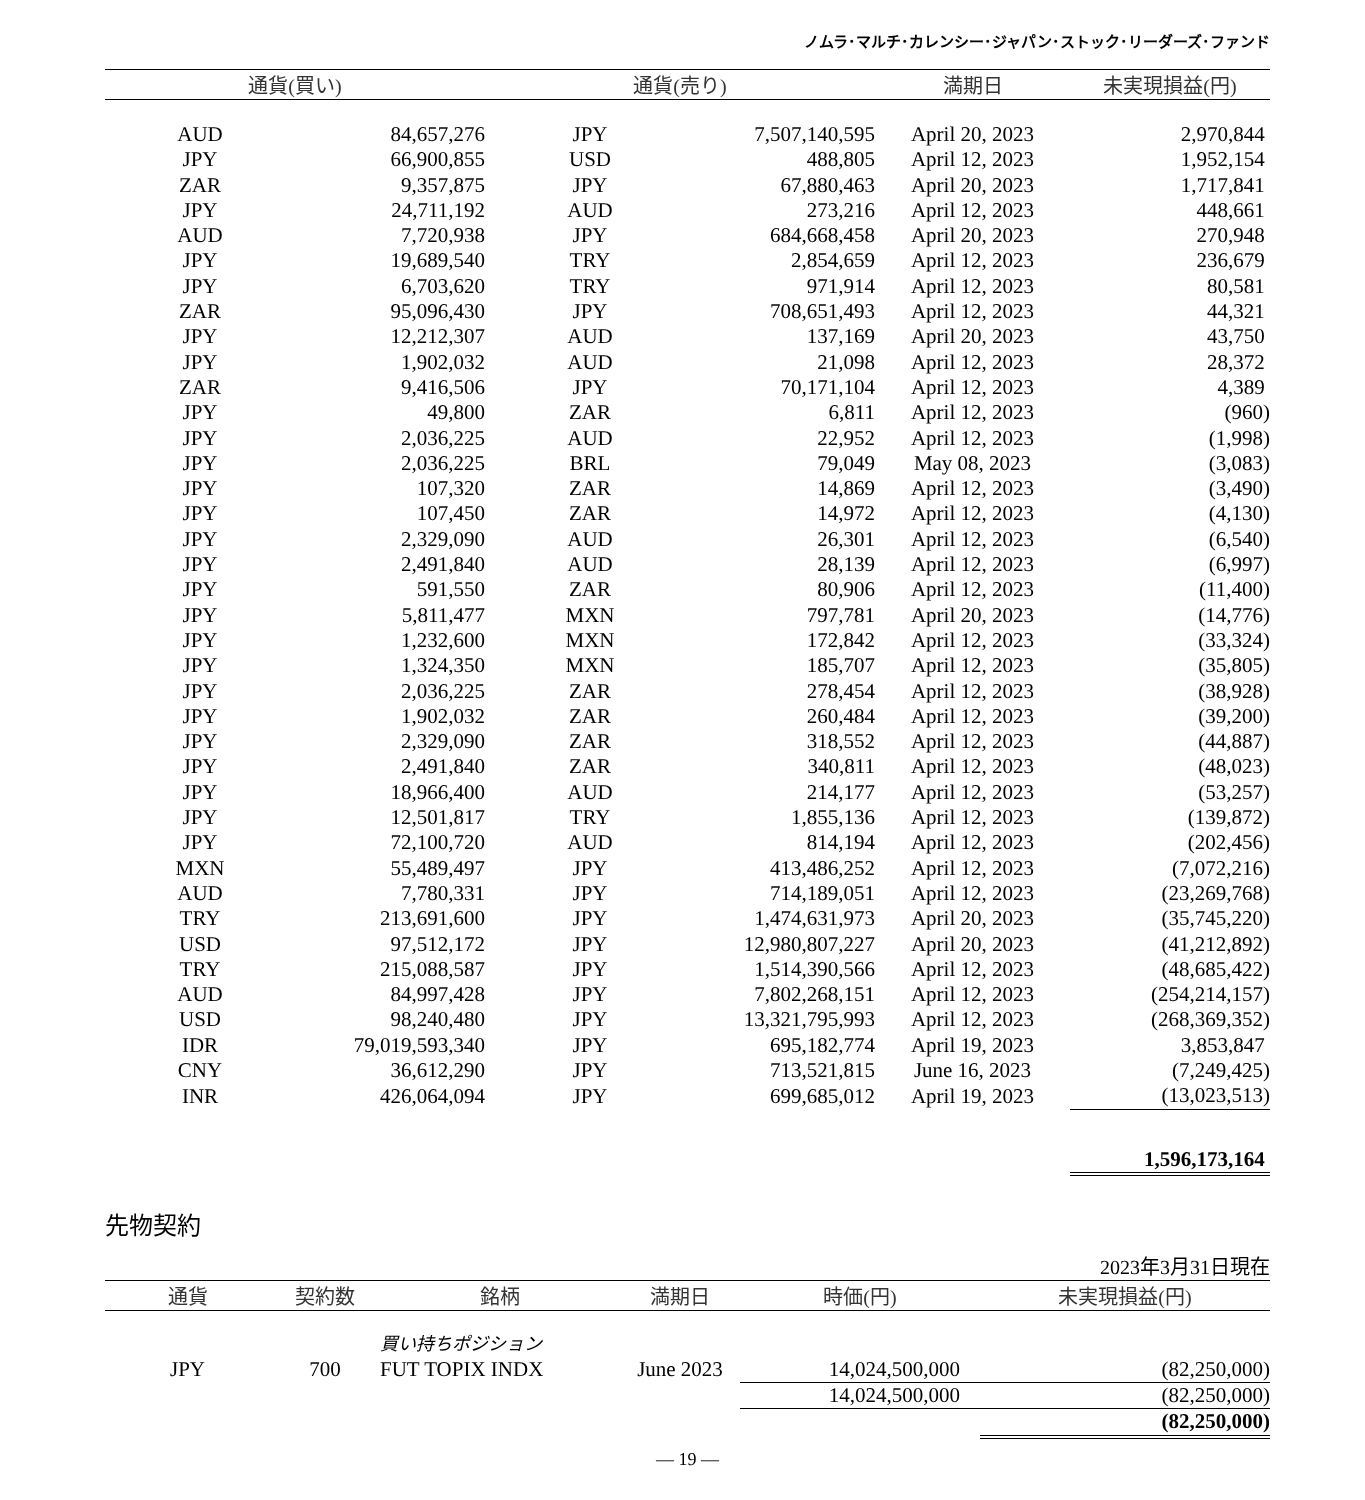ノムラ･マルチ･カレンシー･ジャパン･ストック･リーダーズ･ファンド
| 通貨(買い) | | 通貨(売り) | | 満期日 | 未実現損益(円) |
| --- | --- | --- | --- | --- | --- |
| AUD | 84,657,276 | JPY | 7,507,140,595 | April 20, 2023 | 2,970,844 |
| JPY | 66,900,855 | USD | 488,805 | April 12, 2023 | 1,952,154 |
| ZAR | 9,357,875 | JPY | 67,880,463 | April 20, 2023 | 1,717,841 |
| JPY | 24,711,192 | AUD | 273,216 | April 12, 2023 | 448,661 |
| AUD | 7,720,938 | JPY | 684,668,458 | April 20, 2023 | 270,948 |
| JPY | 19,689,540 | TRY | 2,854,659 | April 12, 2023 | 236,679 |
| JPY | 6,703,620 | TRY | 971,914 | April 12, 2023 | 80,581 |
| ZAR | 95,096,430 | JPY | 708,651,493 | April 12, 2023 | 44,321 |
| JPY | 12,212,307 | AUD | 137,169 | April 20, 2023 | 43,750 |
| JPY | 1,902,032 | AUD | 21,098 | April 12, 2023 | 28,372 |
| ZAR | 9,416,506 | JPY | 70,171,104 | April 12, 2023 | 4,389 |
| JPY | 49,800 | ZAR | 6,811 | April 12, 2023 | (960) |
| JPY | 2,036,225 | AUD | 22,952 | April 12, 2023 | (1,998) |
| JPY | 2,036,225 | BRL | 79,049 | May 08, 2023 | (3,083) |
| JPY | 107,320 | ZAR | 14,869 | April 12, 2023 | (3,490) |
| JPY | 107,450 | ZAR | 14,972 | April 12, 2023 | (4,130) |
| JPY | 2,329,090 | AUD | 26,301 | April 12, 2023 | (6,540) |
| JPY | 2,491,840 | AUD | 28,139 | April 12, 2023 | (6,997) |
| JPY | 591,550 | ZAR | 80,906 | April 12, 2023 | (11,400) |
| JPY | 5,811,477 | MXN | 797,781 | April 20, 2023 | (14,776) |
| JPY | 1,232,600 | MXN | 172,842 | April 12, 2023 | (33,324) |
| JPY | 1,324,350 | MXN | 185,707 | April 12, 2023 | (35,805) |
| JPY | 2,036,225 | ZAR | 278,454 | April 12, 2023 | (38,928) |
| JPY | 1,902,032 | ZAR | 260,484 | April 12, 2023 | (39,200) |
| JPY | 2,329,090 | ZAR | 318,552 | April 12, 2023 | (44,887) |
| JPY | 2,491,840 | ZAR | 340,811 | April 12, 2023 | (48,023) |
| JPY | 18,966,400 | AUD | 214,177 | April 12, 2023 | (53,257) |
| JPY | 12,501,817 | TRY | 1,855,136 | April 12, 2023 | (139,872) |
| JPY | 72,100,720 | AUD | 814,194 | April 12, 2023 | (202,456) |
| MXN | 55,489,497 | JPY | 413,486,252 | April 12, 2023 | (7,072,216) |
| AUD | 7,780,331 | JPY | 714,189,051 | April 12, 2023 | (23,269,768) |
| TRY | 213,691,600 | JPY | 1,474,631,973 | April 20, 2023 | (35,745,220) |
| USD | 97,512,172 | JPY | 12,980,807,227 | April 20, 2023 | (41,212,892) |
| TRY | 215,088,587 | JPY | 1,514,390,566 | April 12, 2023 | (48,685,422) |
| AUD | 84,997,428 | JPY | 7,802,268,151 | April 12, 2023 | (254,214,157) |
| USD | 98,240,480 | JPY | 13,321,795,993 | April 12, 2023 | (268,369,352) |
| IDR | 79,019,593,340 | JPY | 695,182,774 | April 19, 2023 | 3,853,847 |
| CNY | 36,612,290 | JPY | 713,521,815 | June 16, 2023 | (7,249,425) |
| INR | 426,064,094 | JPY | 699,685,012 | April 19, 2023 | (13,023,513) |
| | | | | | 1,596,173,164 |
先物契約
2023年3月31日現在
| 通貨 | 契約数 | 銘柄 | 満期日 | 時価(円) | 未実現損益(円) |
| --- | --- | --- | --- | --- | --- |
| | | 買い持ちポジション | | | |
| JPY | 700 | FUT TOPIX INDX | June 2023 | 14,024,500,000 | (82,250,000) |
| | | | | 14,024,500,000 | (82,250,000) |
| | | | | | (82,250,000) |
― 19 ―